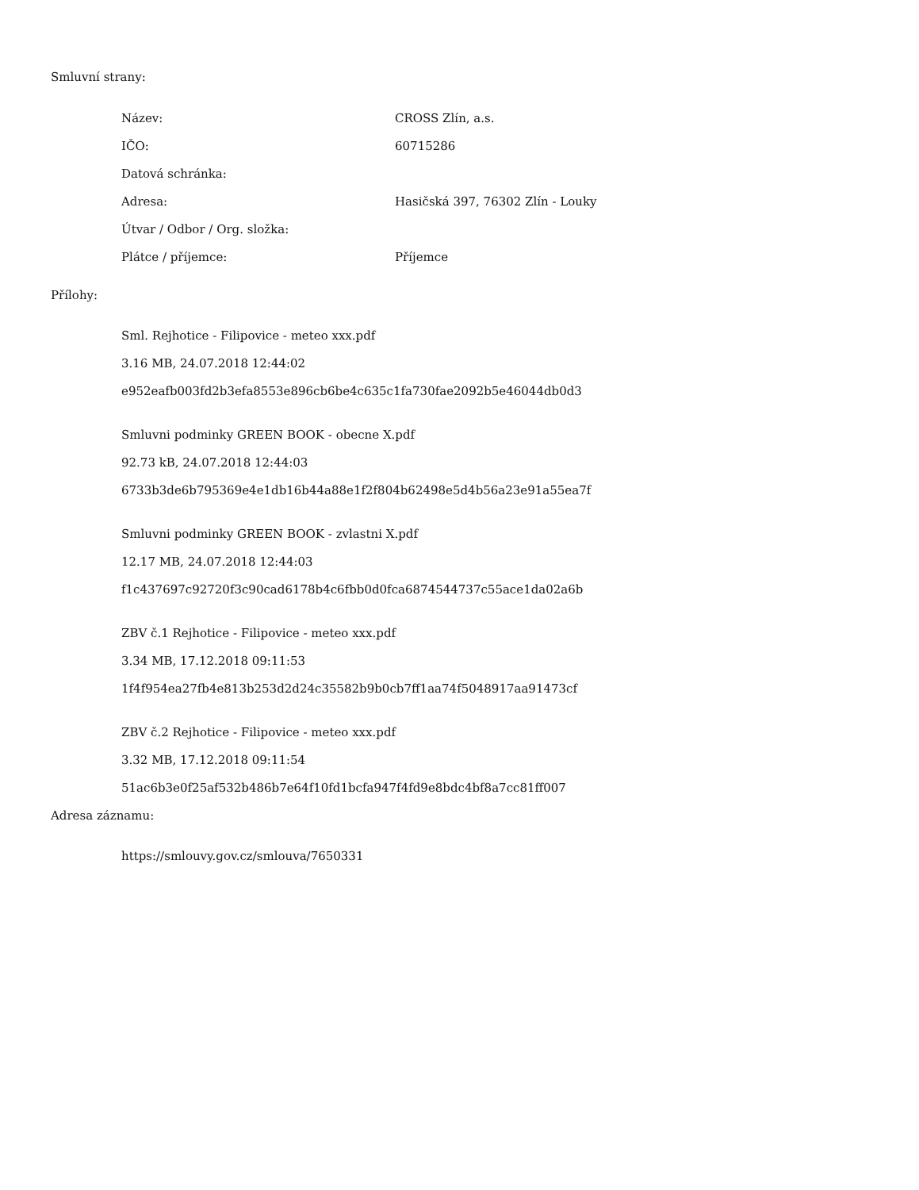Smluvní strany:
| Název: | CROSS Zlín, a.s. |
| IČO: | 60715286 |
| Datová schránka: | |
| Adresa: | Hasičská 397, 76302 Zlín - Louky |
| Útvar / Odbor / Org. složka: | |
| Plátce / příjemce: | Příjemce |
Přílohy:
Sml. Rejhotice - Filipovice - meteo xxx.pdf
3.16 MB, 24.07.2018 12:44:02
e952eafb003fd2b3efa8553e896cb6be4c635c1fa730fae2092b5e46044db0d3
Smluvni podminky GREEN BOOK - obecne X.pdf
92.73 kB, 24.07.2018 12:44:03
6733b3de6b795369e4e1db16b44a88e1f2f804b62498e5d4b56a23e91a55ea7f
Smluvni podminky GREEN BOOK - zvlastni X.pdf
12.17 MB, 24.07.2018 12:44:03
f1c437697c92720f3c90cad6178b4c6fbb0d0fca6874544737c55ace1da02a6b
ZBV č.1 Rejhotice - Filipovice - meteo xxx.pdf
3.34 MB, 17.12.2018 09:11:53
1f4f954ea27fb4e813b253d2d24c35582b9b0cb7ff1aa74f5048917aa91473cf
ZBV č.2 Rejhotice - Filipovice - meteo xxx.pdf
3.32 MB, 17.12.2018 09:11:54
51ac6b3e0f25af532b486b7e64f10fd1bcfa947f4fd9e8bdc4bf8a7cc81ff007
Adresa záznamu:
https://smlouvy.gov.cz/smlouva/7650331